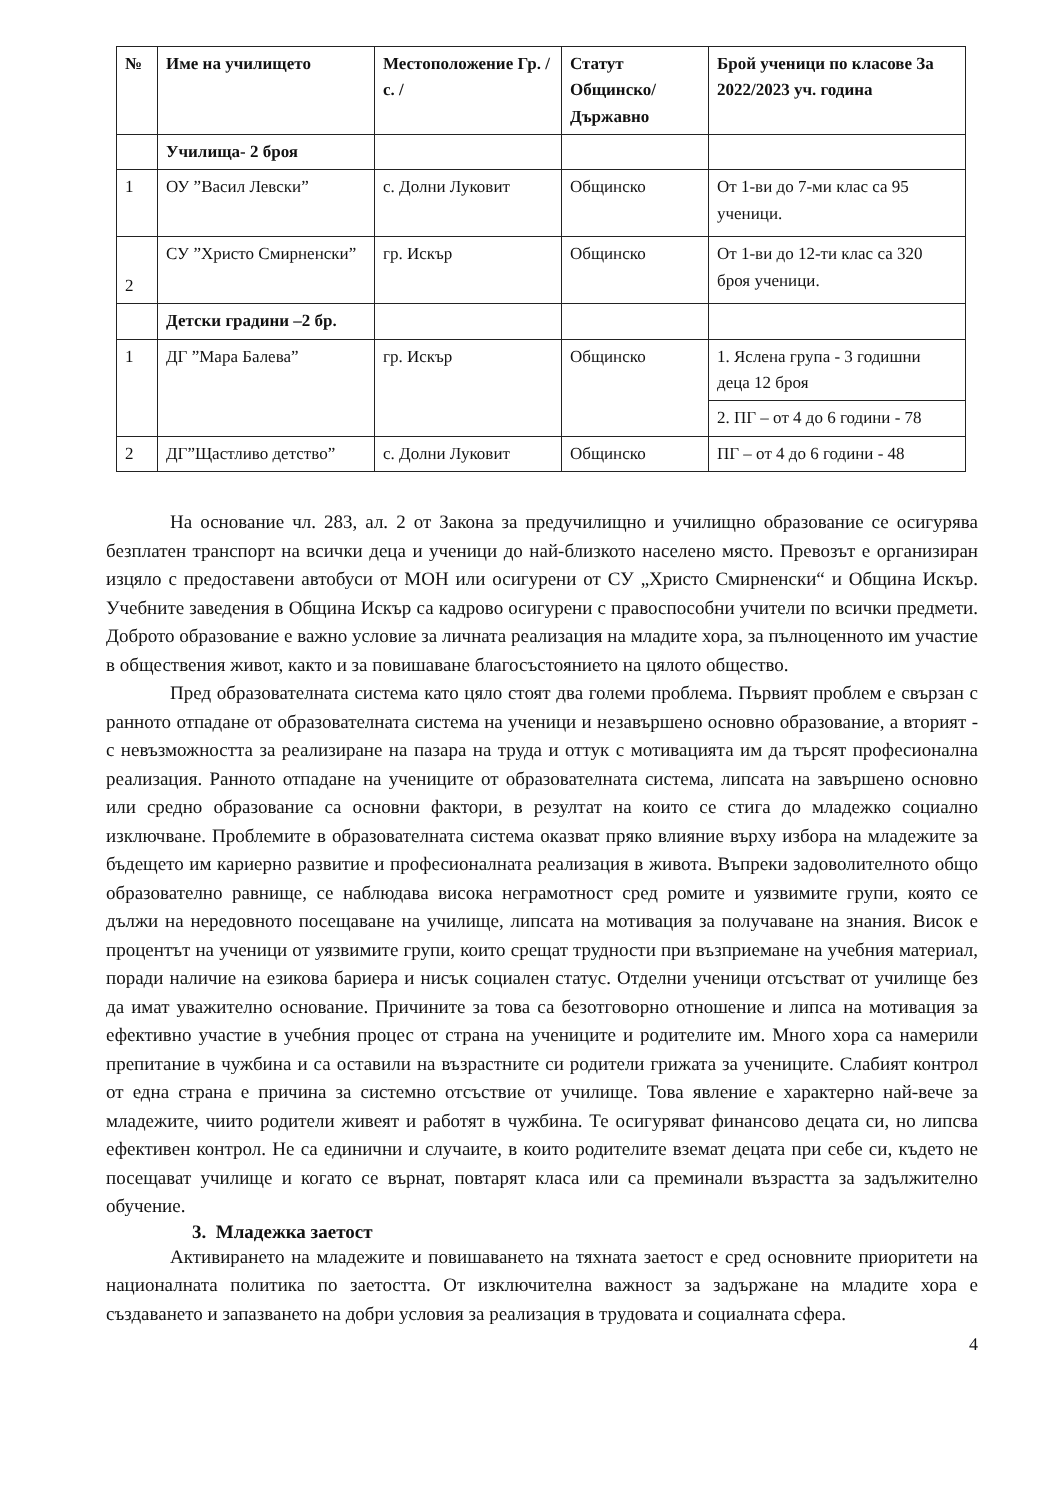| № | Име на училището | Местоположение Гр. / с. / | Статут Общинско/ Държавно | Брой ученици по класове За 2022/2023 уч. година |
| --- | --- | --- | --- | --- |
| | Училища- 2 броя | | | |
| 1 | ОУ ”Васил Левски” | с. Долни Луковит | Общинско | От 1-ви до 7-ми клас са 95 ученици. |
| 2 | СУ ”Христо Смирненски” | гр. Искър | Общинско | От 1-ви до 12-ти клас са 320 броя ученици. |
| | Детски градини –2 бр. | | | |
| 1 | ДГ ”Мара Балева” | гр. Искър | Общинско | 1. Яслена група - 3 годишни деца 12 броя |
| | | | | 2. ПГ – от 4 до 6 години - 78 |
| 2 | ДГ”Щастливо детство” | с. Долни Луковит | Общинско | ПГ – от 4 до 6 години - 48 |
На основание чл. 283, ал. 2 от Закона за предучилищно и училищно образование се осигурява безплатен транспорт на всички деца и ученици до най-близкото населено място. Превозът е организиран изцяло с предоставени автобуси от МОН или осигурени от СУ „Христо Смирненски“ и Община Искър. Учебните заведения в Община Искър са кадрово осигурени с правоспособни учители по всички предмети. Доброто образование е важно условие за личната реализация на младите хора, за пълноценното им участие в обществения живот, както и за повишаване благосъстоянието на цялото общество.
Пред образователната система като цяло стоят два големи проблема. Първият проблем е свързан с ранното отпадане от образователната система на ученици и незавършено основно образование, а вторият - с невъзможността за реализиране на пазара на труда и оттук с мотивацията им да търсят професионална реализация. Ранното отпадане на учениците от образователната система, липсата на завършено основно или средно образование са основни фактори, в резултат на които се стига до младежко социално изключване. Проблемите в образователната система оказват пряко влияние върху избора на младежите за бъдещето им кариерно развитие и професионалната реализация в живота. Въпреки задоволителното общо образователно равнище, се наблюдава висока неграмотност сред ромите и уязвимите групи, която се дължи на нередовното посещаване на училище, липсата на мотивация за получаване на знания. Висок е процентът на ученици от уязвимите групи, които срещат трудности при възприемане на учебния материал, поради наличие на езикова бариера и нисък социален статус. Отделни ученици отсъстват от училище без да имат уважително основание. Причините за това са безотговорно отношение и липса на мотивация за ефективно участие в учебния процес от страна на учениците и родителите им. Много хора са намерили препитание в чужбина и са оставили на възрастните си родители грижата за учениците. Слабият контрол от една страна е причина за системно отсъствие от училище. Това явление е характерно най-вече за младежите, чиито родители живеят и работят в чужбина. Те осигуряват финансово децата си, но липсва ефективен контрол. Не са единични и случаите, в които родителите вземат децата при себе си, където не посещават училище и когато се върнат, повтарят класа или са преминали възрастта за задължително обучение.
3. Младежка заетост
Активирането на младежите и повишаването на тяхната заетост е сред основните приоритети на националната политика по заетостта. От изключителна важност за задържане на младите хора е създаването и запазването на добри условия за реализация в трудовата и социалната сфера.
4